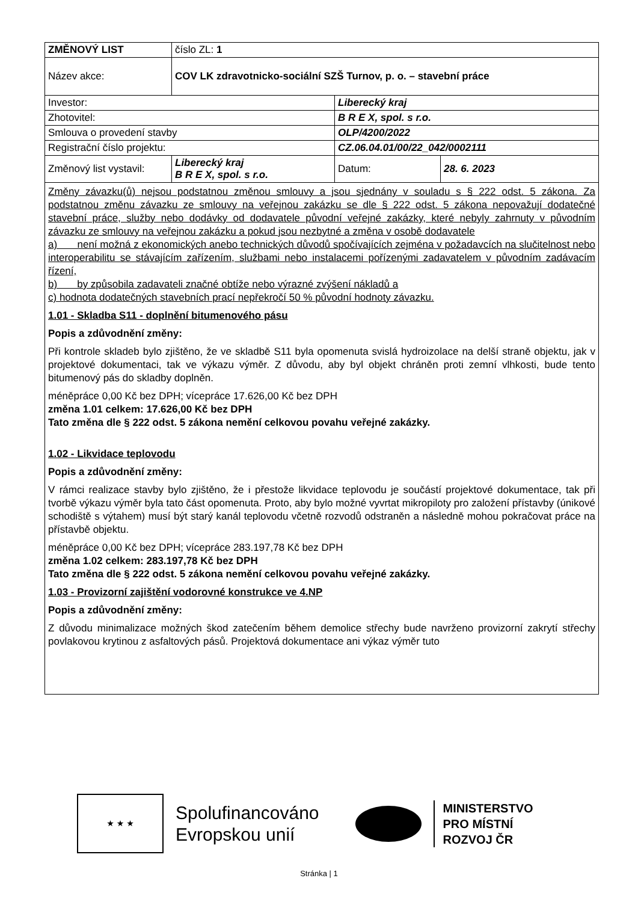| ZMĚNOVÝ LIST | číslo ZL: 1 | | |
| Název akce: | COV LK zdravotnicko-sociální SZŠ Turnov, p. o. – stavební práce | | |
| Investor: | | Liberecký kraj | |
| Zhotovitel: | | B R E X, spol. s r.o. | |
| Smlouva o provedení stavby | | OLP/4200/2022 | |
| Registrační číslo projektu: | | CZ.06.04.01/00/22_042/0002111 | |
| Změnový list vystavil: | Liberecký kraj B R E X, spol. s r.o. | Datum: | 28. 6. 2023 |
Změny závazku(ů) nejsou podstatnou změnou smlouvy a jsou sjednány v souladu s § 222 odst. 5 zákona. Za podstatnou změnu závazku ze smlouvy na veřejnou zakázku se dle § 222 odst. 5 zákona nepovažují dodatečné stavební práce, služby nebo dodávky od dodavatele původní veřejné zakázky, které nebyly zahrnuty v původním závazku ze smlouvy na veřejnou zakázku a pokud jsou nezbytné a změna v osobě dodavatele
a) není možná z ekonomických anebo technických důvodů spočívajících zejména v požadavcích na slučitelnost nebo interoperabilitu se stávajícím zařízením, službami nebo instalacemi pořízenými zadavatelem v původním zadávacím řízení,
b) by způsobila zadavateli značné obtíže nebo výrazné zvýšení nákladů a
c) hodnota dodatečných stavebních prací nepřekročí 50 % původní hodnoty závazku.
1.01 - Skladba S11 - doplnění bitumenového pásu
Popis a zdůvodnění změny:
Při kontrole skladeb bylo zjištěno, že ve skladbě S11 byla opomenuta svislá hydroizolace na delší straně objektu, jak v projektové dokumentaci, tak ve výkazu výměr. Z důvodu, aby byl objekt chráněn proti zemní vlhkosti, bude tento bitumenový pás do skladby doplněn.
méněpráce 0,00 Kč bez DPH; vícepráce 17.626,00 Kč bez DPH
změna 1.01 celkem: 17.626,00 Kč bez DPH
Tato změna dle § 222 odst. 5 zákona nemění celkovou povahu veřejné zakázky.
1.02 - Likvidace teplovodu
Popis a zdůvodnění změny:
V rámci realizace stavby bylo zjištěno, že i přestože likvidace teplovodu je součástí projektové dokumentace, tak při tvorbě výkazu výměr byla tato část opomenuta. Proto, aby bylo možné vyvrtat mikropiloty pro založení přístavby (únikové schodiště s výtahem) musí být starý kanál teplovodu včetně rozvodů odstraněn a následně mohou pokračovat práce na přístavbě objektu.
méněpráce 0,00 Kč bez DPH; vícepráce 283.197,78 Kč bez DPH
změna 1.02 celkem: 283.197,78 Kč bez DPH
Tato změna dle § 222 odst. 5 zákona nemění celkovou povahu veřejné zakázky.
1.03 - Provizorní zajištění vodorovné konstrukce ve 4.NP
Popis a zdůvodnění změny:
Z důvodu minimalizace možných škod zatečením během demolice střechy bude navrženo provizorní zakrytí střechy povlakovou krytinou z asfaltových pásů. Projektová dokumentace ani výkaz výměr tuto
★ ★ ★
Spolufinancováno
Evropskou unií
MINISTERSTVO
PRO MÍSTNÍ
ROZVOJ ČR
Stránka | 1